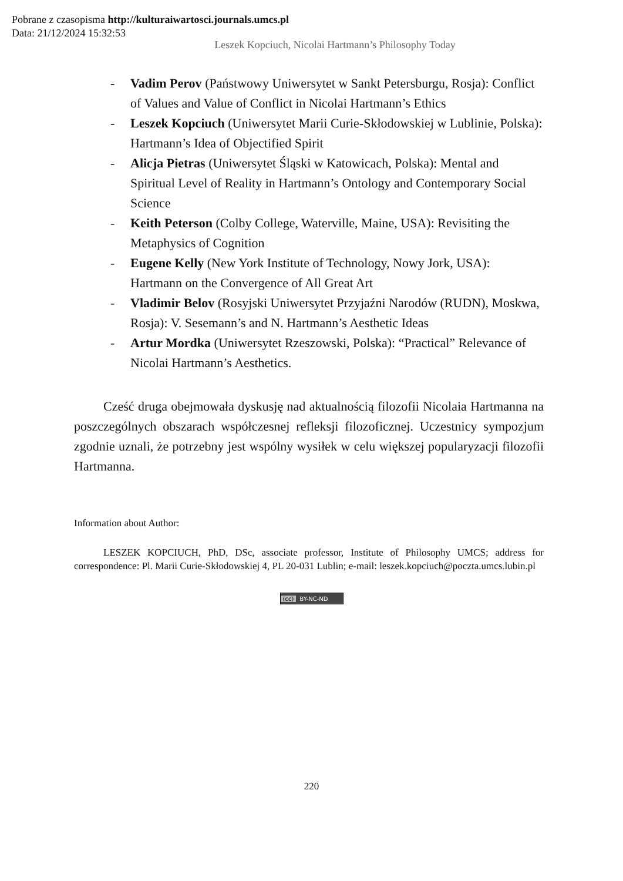Pobrane z czasopisma http://kulturaiwartosci.journals.umcs.pl
Data: 21/12/2024 15:32:53
Leszek Kopciuch, Nicolai Hartmann’s Philosophy Today
- Vadim Perov (Państwowy Uniwersytet w Sankt Petersburgu, Rosja): Conflict of Values and Value of Conflict in Nicolai Hartmann’s Ethics
- Leszek Kopciuch (Uniwersytet Marii Curie-Skłodowskiej w Lublinie, Polska): Hartmann’s Idea of Objectified Spirit
- Alicja Pietras (Uniwersytet Śląski w Katowicach, Polska): Mental and Spiritual Level of Reality in Hartmann’s Ontology and Contemporary Social Science
- Keith Peterson (Colby College, Waterville, Maine, USA): Revisiting the Metaphysics of Cognition
- Eugene Kelly (New York Institute of Technology, Nowy Jork, USA): Hartmann on the Convergence of All Great Art
- Vladimir Belov (Rosyjski Uniwersytet Przyjaźni Narodów (RUDN), Moskwa, Rosja): V. Sesemann’s and N. Hartmann’s Aesthetic Ideas
- Artur Mordka (Uniwersytet Rzeszowski, Polska): “Practical” Relevance of Nicolai Hartmann’s Aesthetics.
Cześć druga obejmowała dyskusję nad aktualnością filozofii Nicolaia Hartmanna na poszczególnych obszarach współczesnej refleksji filozoficznej. Uczestnicy sympozjum zgodnie uznali, że potrzebny jest wspólny wysiłek w celu większej popularyzacji filozofii Hartmanna.
Information about Author:
LESZEK KOPCIUCH, PhD, DSc, associate professor, Institute of Philosophy UMCS; address for correspondence: Pl. Marii Curie-Skłodowskiej 4, PL 20-031 Lublin; e-mail: leszek.kopciuch@poczta.umcs.lubin.pl
(cc) BY-NC-ND
220